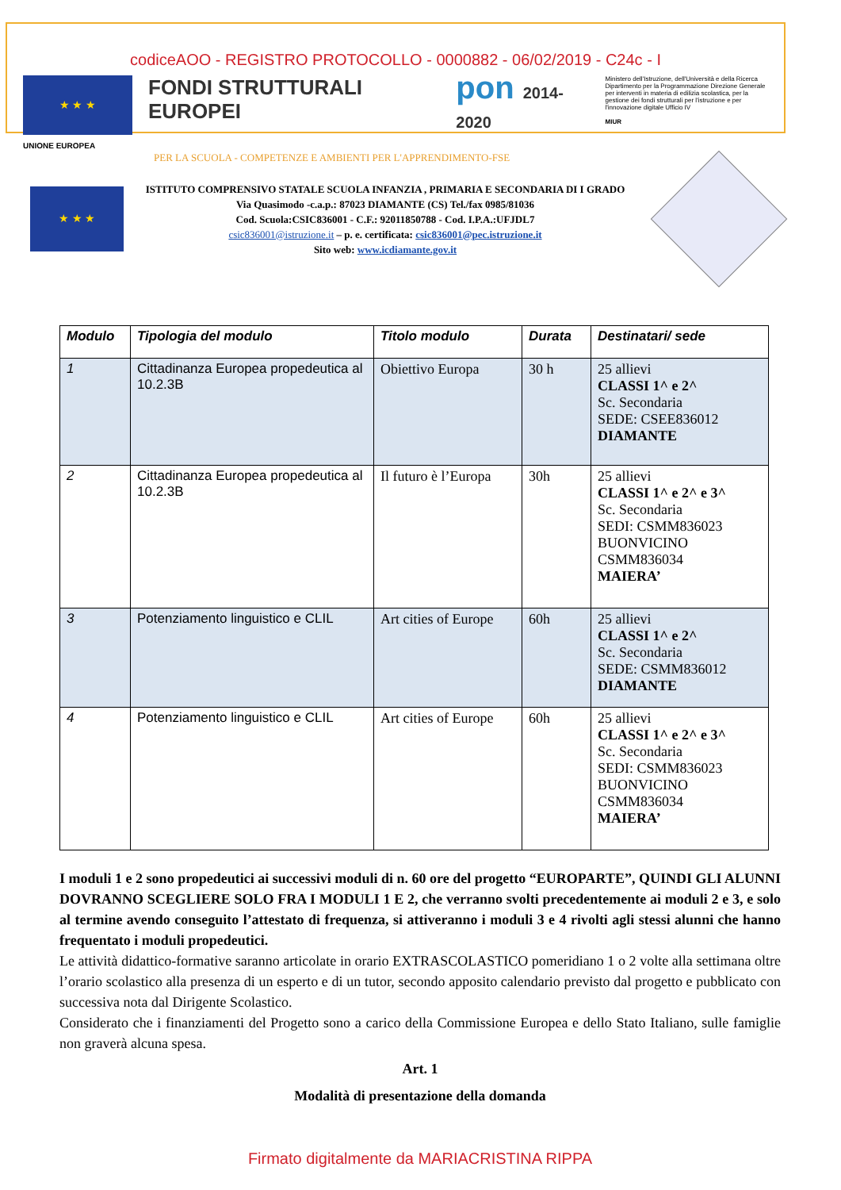codiceAOO - REGISTRO PROTOCOLLO - 0000882 - 06/02/2019 - C24c - I
★ ★ ★
UNIONE EUROPEA
FONDI STRUTTURALI EUROPEI
pon 2014-2020
Ministero dell'Istruzione, dell'Università e della Ricerca Dipartimento per la Programmazione Direzione Generale per interventi in materia di edilizia scolastica, per la gestione dei fondi strutturali per l'istruzione e per l'innovazione digitale Ufficio IV
MIUR
PER LA SCUOLA - COMPETENZE E AMBIENTI PER L'APPRENDIMENTO-FSE
★ ★ ★
ISTITUTO COMPRENSIVO STATALE SCUOLA INFANZIA , PRIMARIA E SECONDARIA DI I GRADO
Via Quasimodo -c.a.p.: 87023 DIAMANTE (CS) Tel./fax 0985/81036
Cod. Scuola:CSIC836001 - C.F.: 92011850788 - Cod. I.P.A.:UFJDL7
csic836001@istruzione.it – p. e. certificata: csic836001@pec.istruzione.it
Sito web: www.icdiamante.gov.it
| Modulo | Tipologia del modulo | Titolo modulo | Durata | Destinatari/ sede |
| --- | --- | --- | --- | --- |
| 1 | Cittadinanza Europea propedeutica al 10.2.3B | Obiettivo Europa | 30 h | 25 allievi CLASSI 1^ e 2^ Sc. Secondaria SEDE: CSEE836012 DIAMANTE |
| 2 | Cittadinanza Europea propedeutica al 10.2.3B | Il futuro è l’Europa | 30h | 25 allievi CLASSI 1^ e 2^ e 3^ Sc. Secondaria SEDI: CSMM836023 BUONVICINO CSMM836034 MAIERA’ |
| 3 | Potenziamento linguistico e CLIL | Art cities of Europe | 60h | 25 allievi CLASSI 1^ e 2^ Sc. Secondaria SEDE: CSMM836012 DIAMANTE |
| 4 | Potenziamento linguistico e CLIL | Art cities of Europe | 60h | 25 allievi CLASSI 1^ e 2^ e 3^ Sc. Secondaria SEDI: CSMM836023 BUONVICINO CSMM836034 MAIERA’ |
I moduli 1 e 2 sono propedeutici ai successivi moduli di n. 60 ore del progetto “EUROPARTE”, QUINDI GLI ALUNNI DOVRANNO SCEGLIERE SOLO FRA I MODULI 1 E 2, che verranno svolti precedentemente ai moduli 2 e 3, e solo al termine avendo conseguito l’attestato di frequenza, si attiveranno i moduli 3 e 4 rivolti agli stessi alunni che hanno frequentato i moduli propedeutici.
Le attività didattico-formative saranno articolate in orario EXTRASCOLASTICO pomeridiano 1 o 2 volte alla settimana oltre l’orario scolastico alla presenza di un esperto e di un tutor, secondo apposito calendario previsto dal progetto e pubblicato con successiva nota dal Dirigente Scolastico.
Considerato che i finanziamenti del Progetto sono a carico della Commissione Europea e dello Stato Italiano, sulle famiglie non graverà alcuna spesa.
Art. 1
Modalità di presentazione della domanda
Firmato digitalmente da MARIACRISTINA RIPPA